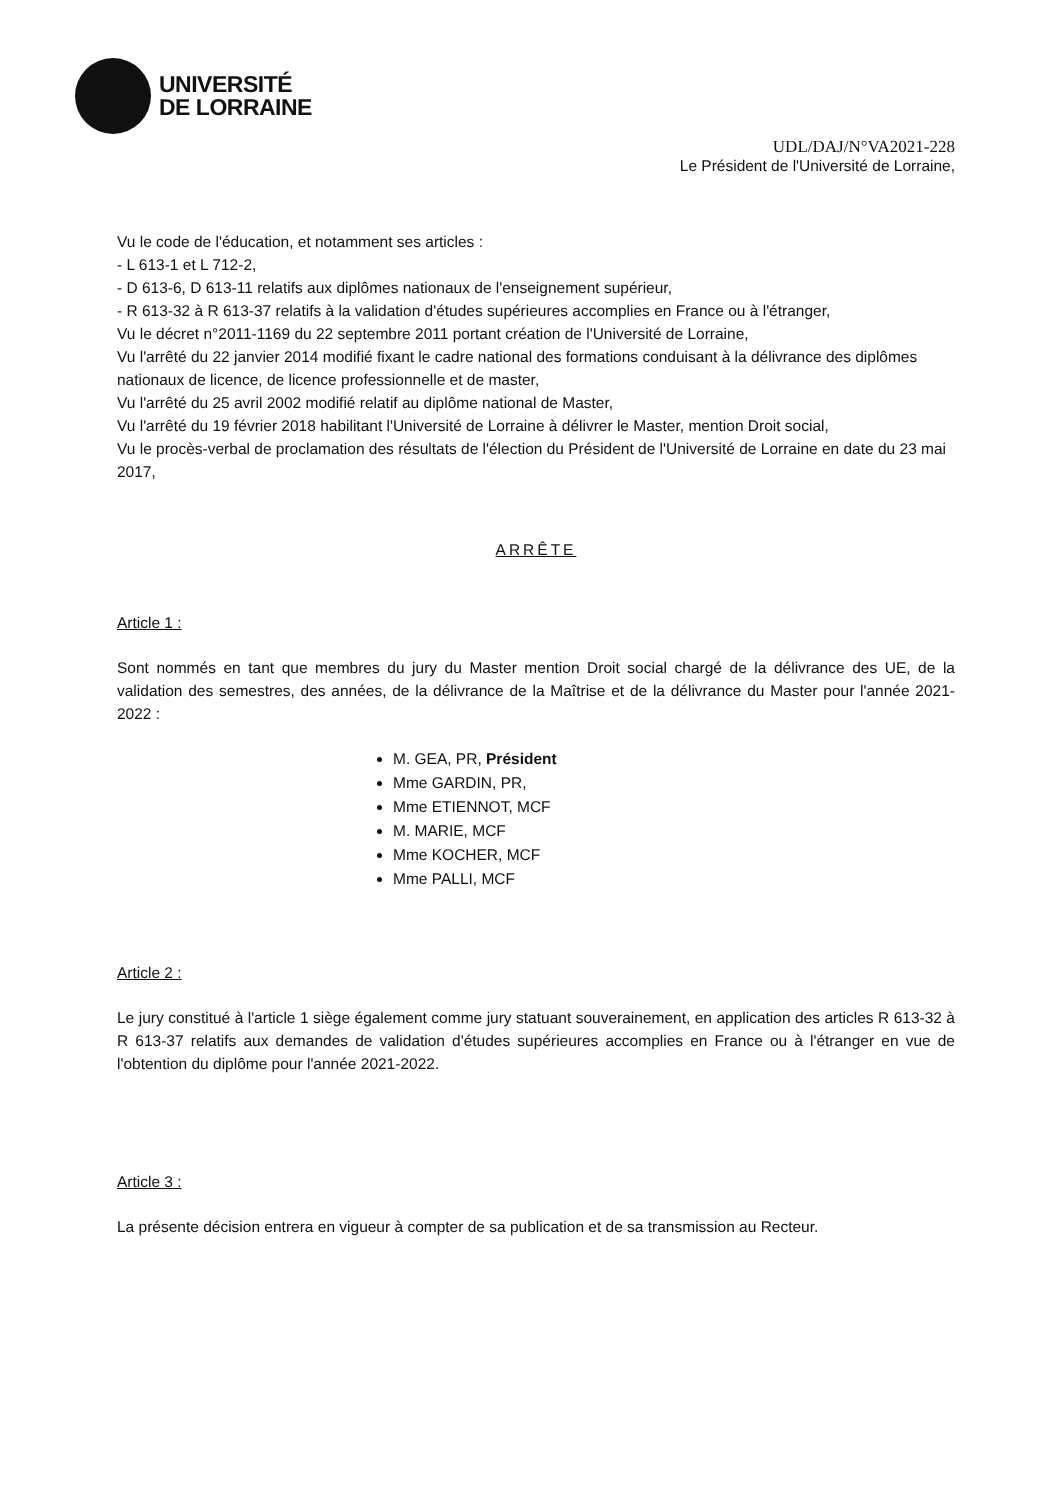UNIVERSITÉ
DE LORRAINE
UDL/DAJ/N°VA2021-228
Le Président de l'Université de Lorraine,
Vu le code de l'éducation, et notamment ses articles :
- L 613-1 et L 712-2,
- D 613-6, D 613-11 relatifs aux diplômes nationaux de l'enseignement supérieur,
- R 613-32 à R 613-37 relatifs à la validation d'études supérieures accomplies en France ou à l'étranger,
Vu le décret n°2011-1169 du 22 septembre 2011 portant création de l'Université de Lorraine,
Vu l'arrêté du 22 janvier 2014 modifié fixant le cadre national des formations conduisant à la délivrance des diplômes nationaux de licence, de licence professionnelle et de master,
Vu l'arrêté du 25 avril 2002 modifié relatif au diplôme national de Master,
Vu l'arrêté du 19 février 2018 habilitant l'Université de Lorraine à délivrer le Master, mention Droit social,
Vu le procès-verbal de proclamation des résultats de l'élection du Président de l'Université de Lorraine en date du 23 mai 2017,
ARRÊTE
Article 1 :
Sont nommés en tant que membres du jury du Master mention Droit social chargé de la délivrance des UE, de la validation des semestres, des années, de la délivrance de la Maîtrise et de la délivrance du Master pour l'année 2021-2022 :
M. GEA, PR, Président
Mme GARDIN, PR,
Mme ETIENNOT, MCF
M. MARIE, MCF
Mme KOCHER, MCF
Mme PALLI, MCF
Article 2 :
Le jury constitué à l'article 1 siège également comme jury statuant souverainement, en application des articles R 613-32 à R 613-37 relatifs aux demandes de validation d'études supérieures accomplies en France ou à l'étranger en vue de l'obtention du diplôme pour l'année 2021-2022.
Article 3 :
La présente décision entrera en vigueur à compter de sa publication et de sa transmission au Recteur.